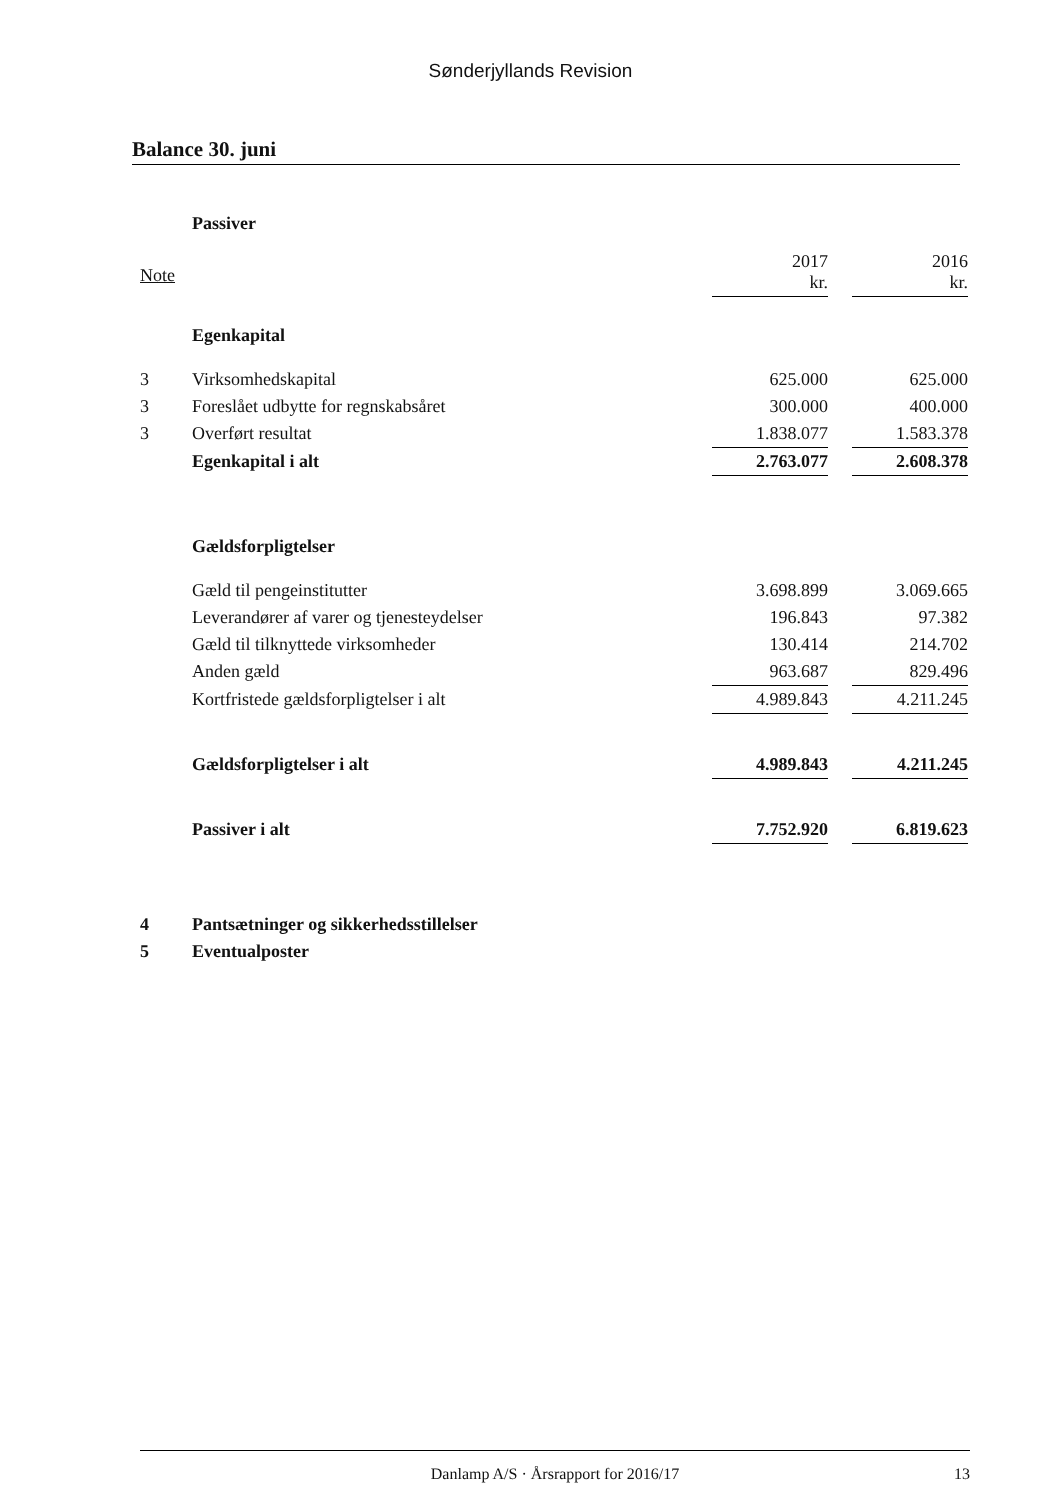Sønderjyllands Revision
Balance 30. juni
| | Passiver | | | |
| Note | | 2017 kr. | | 2016 kr. |
| | Egenkapital | | | |
| 3 | Virksomhedskapital | 625.000 | | 625.000 |
| 3 | Foreslået udbytte for regnskabsåret | 300.000 | | 400.000 |
| 3 | Overført resultat | 1.838.077 | | 1.583.378 |
| | Egenkapital i alt | 2.763.077 | | 2.608.378 |
| | Gældsforpligtelser | | | |
| | Gæld til pengeinstitutter | 3.698.899 | | 3.069.665 |
| | Leverandører af varer og tjenesteydelser | 196.843 | | 97.382 |
| | Gæld til tilknyttede virksomheder | 130.414 | | 214.702 |
| | Anden gæld | 963.687 | | 829.496 |
| | Kortfristede gældsforpligtelser i alt | 4.989.843 | | 4.211.245 |
| | Gældsforpligtelser i alt | 4.989.843 | | 4.211.245 |
| | Passiver i alt | 7.752.920 | | 6.819.623 |
| 4 | Pantsætninger og sikkerhedsstillelser | | | |
| 5 | Eventualposter | | | |
Danlamp A/S · Årsrapport for 2016/17 13